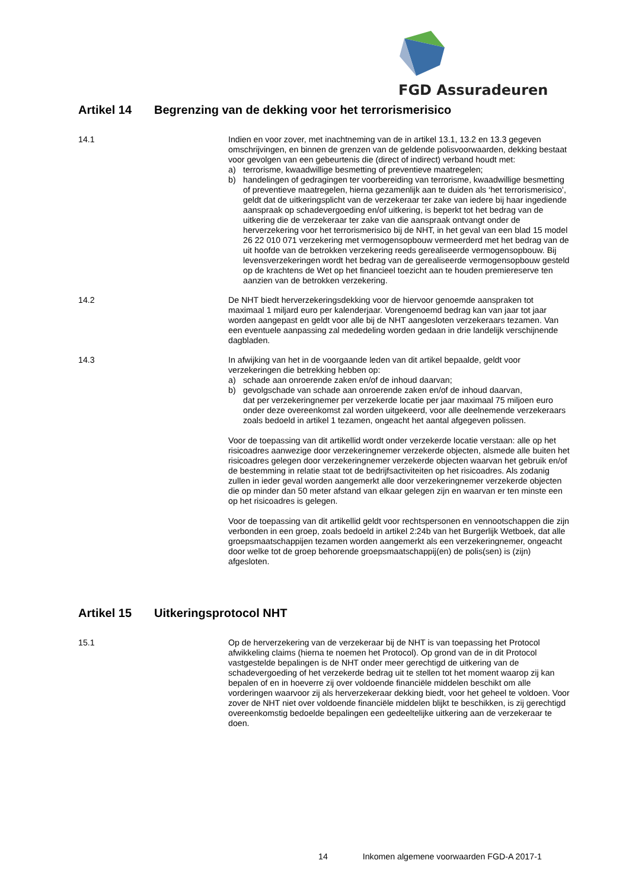FGD Assuradeuren
Artikel 14 Begrenzing van de dekking voor het terrorismerisico
14.1 Indien en voor zover, met inachtneming van de in artikel 13.1, 13.2 en 13.3 gegeven omschrijvingen, en binnen de grenzen van de geldende polisvoorwaarden, dekking bestaat voor gevolgen van een gebeurtenis die (direct of indirect) verband houdt met:
a) terrorisme, kwaadwillige besmetting of preventieve maatregelen;
b) handelingen of gedragingen ter voorbereiding van terrorisme, kwaadwillige besmetting of preventieve maatregelen, hierna gezamenlijk aan te duiden als ‘het terrorismerisico’,
geldt dat de uitkeringsplicht van de verzekeraar ter zake van iedere bij haar ingediende aanspraak op schadevergoeding en/of uitkering, is beperkt tot het bedrag van de uitkering die de verzekeraar ter zake van die aanspraak ontvangt onder de herverzekering voor het terrorismerisico bij de NHT, in het geval van een blad 15 model 26 22 010 071 verzekering met vermogensopbouw vermeerderd met het bedrag van de uit hoofde van de betrokken verzekering reeds gerealiseerde vermogensopbouw. Bij levensverzekeringen wordt het bedrag van de gerealiseerde vermogensopbouw gesteld op de krachtens de Wet op het financieel toezicht aan te houden premiereserve ten aanzien van de betrokken verzekering.
14.2 De NHT biedt herverzekeringsdekking voor de hiervoor genoemde aanspraken tot maximaal 1 miljard euro per kalenderjaar. Vorengenoemd bedrag kan van jaar tot jaar worden aangepast en geldt voor alle bij de NHT aangesloten verzekeraars tezamen. Van een eventuele aanpassing zal mededeling worden gedaan in drie landelijk verschijnende dagbladen.
14.3 In afwijking van het in de voorgaande leden van dit artikel bepaalde, geldt voor verzekeringen die betrekking hebben op:
a) schade aan onroerende zaken en/of de inhoud daarvan;
b) gevolgschade van schade aan onroerende zaken en/of de inhoud daarvan,
dat per verzekeringnemer per verzekerde locatie per jaar maximaal 75 miljoen euro onder deze overeenkomst zal worden uitgekeerd, voor alle deelnemende verzekeraars zoals bedoeld in artikel 1 tezamen, ongeacht het aantal afgegeven polissen.
Voor de toepassing van dit artikellid wordt onder verzekerde locatie verstaan: alle op het risicoadres aanwezige door verzekeringnemer verzekerde objecten, alsmede alle buiten het risicoadres gelegen door verzekeringnemer verzekerde objecten waarvan het gebruik en/of de bestemming in relatie staat tot de bedrijfsactiviteiten op het risicoadres. Als zodanig zullen in ieder geval worden aangemerkt alle door verzekeringnemer verzekerde objecten die op minder dan 50 meter afstand van elkaar gelegen zijn en waarvan er ten minste een op het risicoadres is gelegen.
Voor de toepassing van dit artikellid geldt voor rechtspersonen en vennootschappen die zijn verbonden in een groep, zoals bedoeld in artikel 2:24b van het Burgerlijk Wetboek, dat alle groepsmaatschappijen tezamen worden aangemerkt als een verzekeringnemer, ongeacht door welke tot de groep behorende groepsmaatschappij(en) de polis(sen) is (zijn) afgesloten.
Artikel 15 Uitkeringsprotocol NHT
15.1 Op de herverzekering van de verzekeraar bij de NHT is van toepassing het Protocol afwikkeling claims (hierna te noemen het Protocol). Op grond van de in dit Protocol vastgestelde bepalingen is de NHT onder meer gerechtigd de uitkering van de schadevergoeding of het verzekerde bedrag uit te stellen tot het moment waarop zij kan bepalen of en in hoeverre zij over voldoende financiële middelen beschikt om alle vorderingen waarvoor zij als herverzekeraar dekking biedt, voor het geheel te voldoen. Voor zover de NHT niet over voldoende financiële middelen blijkt te beschikken, is zij gerechtigd overeenkomstig bedoelde bepalingen een gedeeltelijke uitkering aan de verzekeraar te doen.
14 Inkomen algemene voorwaarden FGD-A 2017-1